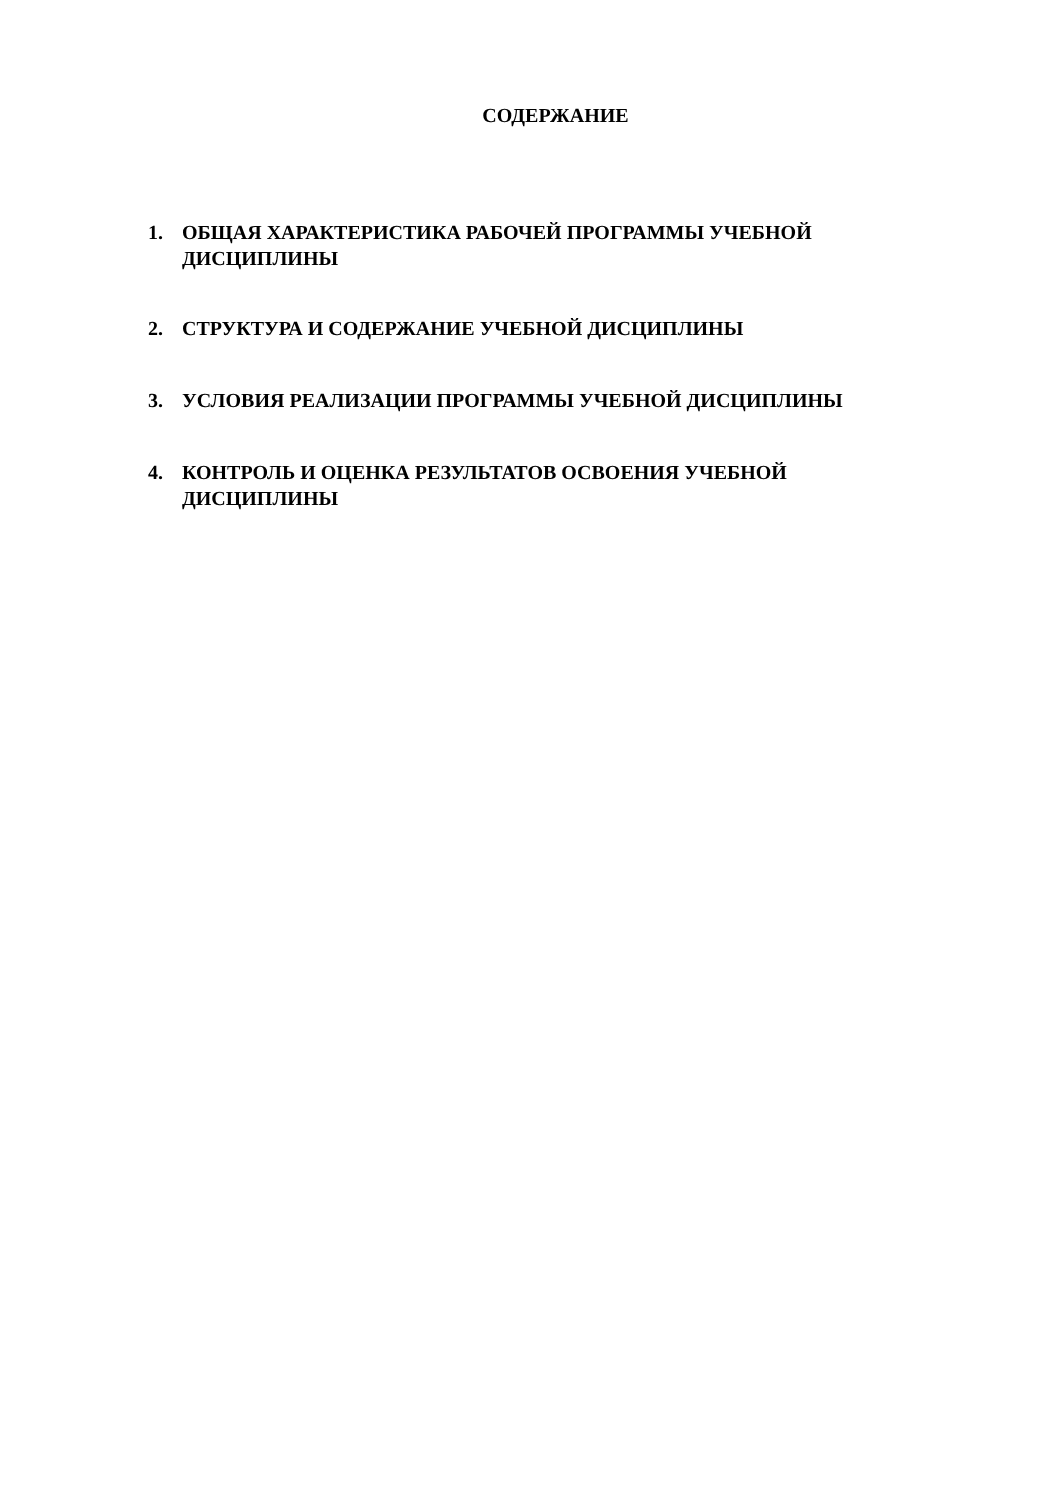СОДЕРЖАНИЕ
1. ОБЩАЯ ХАРАКТЕРИСТИКА РАБОЧЕЙ ПРОГРАММЫ УЧЕБНОЙ ДИСЦИПЛИНЫ
2. СТРУКТУРА И СОДЕРЖАНИЕ УЧЕБНОЙ ДИСЦИПЛИНЫ
3. УСЛОВИЯ РЕАЛИЗАЦИИ ПРОГРАММЫ УЧЕБНОЙ ДИСЦИПЛИНЫ
4. КОНТРОЛЬ И ОЦЕНКА РЕЗУЛЬТАТОВ ОСВОЕНИЯ УЧЕБНОЙ ДИСЦИПЛИНЫ